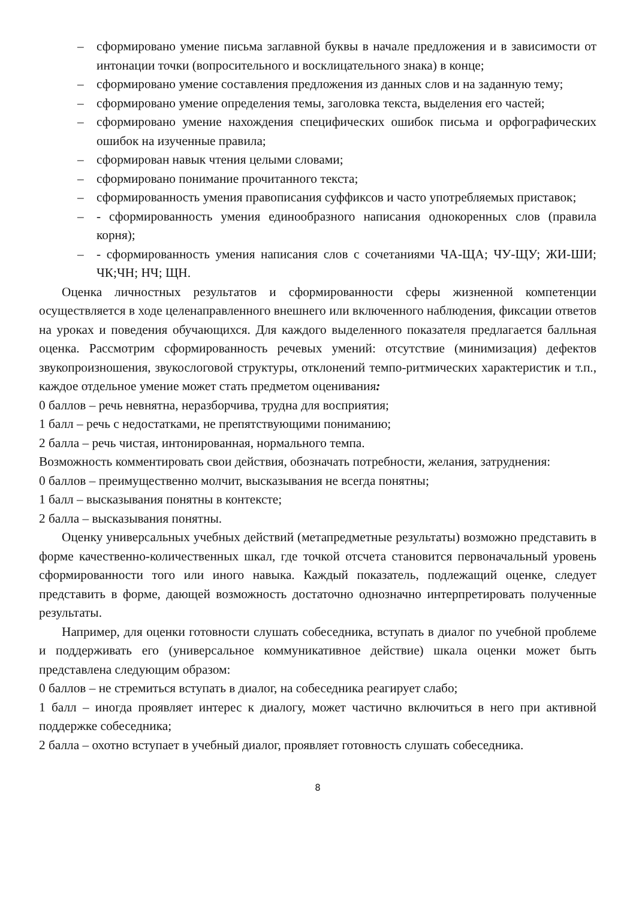– сформировано умение письма заглавной буквы в начале предложения и в зависимости от интонации точки (вопросительного и восклицательного знака) в конце;
– сформировано умение составления предложения из данных слов и на заданную тему;
– сформировано умение определения темы, заголовка текста, выделения его частей;
– сформировано умение нахождения специфических ошибок письма и орфографических ошибок на изученные правила;
– сформирован навык чтения целыми словами;
– сформировано понимание прочитанного текста;
– сформированность умения правописания суффиксов и часто употребляемых приставок;
– - сформированность умения единообразного написания однокоренных слов (правила корня);
– - сформированность умения написания слов с сочетаниями ЧА-ЩА; ЧУ-ЩУ; ЖИ-ШИ; ЧК;ЧН; НЧ; ЩН.
Оценка личностных результатов и сформированности сферы жизненной компетенции осуществляется в ходе целенаправленного внешнего или включенного наблюдения, фиксации ответов на уроках и поведения обучающихся. Для каждого выделенного показателя предлагается балльная оценка. Рассмотрим сформированность речевых умений: отсутствие (минимизация) дефектов звукопроизношения, звукослоговой структуры, отклонений темпо-ритмических характеристик и т.п., каждое отдельное умение может стать предметом оценивания:
0 баллов – речь невнятна, неразборчива, трудна для восприятия;
1 балл – речь с недостатками, не препятствующими пониманию;
2 балла – речь чистая, интонированная, нормального темпа.
Возможность комментировать свои действия, обозначать потребности, желания, затруднения:
0 баллов – преимущественно молчит, высказывания не всегда понятны;
1 балл – высказывания понятны в контексте;
2 балла – высказывания понятны.
Оценку универсальных учебных действий (метапредметные результаты) возможно представить в форме качественно-количественных шкал, где точкой отсчета становится первоначальный уровень сформированности того или иного навыка. Каждый показатель, подлежащий оценке, следует представить в форме, дающей возможность достаточно однозначно интерпретировать полученные результаты.
Например, для оценки готовности слушать собеседника, вступать в диалог по учебной проблеме и поддерживать его (универсальное коммуникативное действие) шкала оценки может быть представлена следующим образом:
0 баллов – не стремиться вступать в диалог, на собеседника реагирует слабо;
1 балл – иногда проявляет интерес к диалогу, может частично включиться в него при активной поддержке собеседника;
2 балла – охотно вступает в учебный диалог, проявляет готовность слушать собеседника.
8